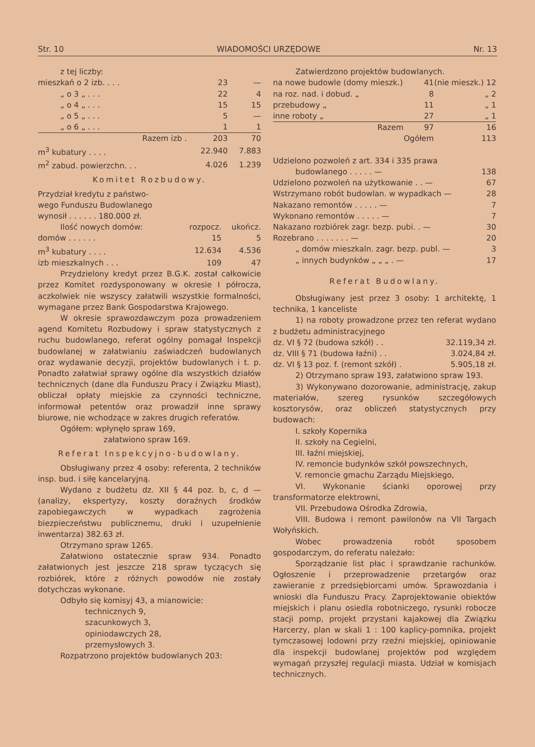Str. 10 WIADOMOŚCI URZĘDOWE Nr. 13
| z tej liczby: | | |
| mieszkań o 2 izb. . . . | 23 | — |
| „ o 3 „ . . . | 22 | 4 |
| „ o 4 „ . . . | 15 | 15 |
| „ o 5 „ . . . | 5 | — |
| „ o 6 „ . . . | 1 | 1 |
| Razem izb . | 203 | 70 |
| m<sup>3</sup> kubatury . . . . | 22.940 | 7.883 |
| m<sup>2</sup> zabud. powierzchn. . . | 4.026 | 1.239 |
Komitet Rozbudowy.
Przydział kredytu z państwo-
wego Funduszu Budowlanego
wynosił . . . . . . 180.000 zł.
| Ilość nowych domów: | rozpocz. | ukończ. |
| domów . . . . . . | 15 | 5 |
| m<sup>3</sup> kubatury . . . . | 12.634 | 4.536 |
| izb mieszkalnych . . . | 109 | 47 |
Przydzielony kredyt przez B.G.K. został całkowicie przez Komitet rozdysponowany w okresie I półrocza, aczkolwiek nie wszyscy załatwili wszystkie formalności, wymagane przez Bank Gospodarstwa Krajowego.
W okresie sprawozdawczym poza prowadzeniem agend Komitetu Rozbudowy i spraw statystycznych z ruchu budowlanego, referat ogólny pomagał Inspekcji budowlanej w załatwianiu zaświadczeń budowlanych oraz wydawanie decyzji, projektów budowlanych i t. p. Ponadto załatwiał sprawy ogólne dla wszystkich działów technicznych (dane dla Funduszu Pracy i Związku Miast), obliczał opłaty miejskie za czynności techniczne, informował petentów oraz prowadził inne sprawy biurowe, nie wchodzące w zakres drugich referatów.
Ogółem: wpłynęło spraw 169,
załatwiono spraw 169.
Referat Inspekcyjno-budowlany.
Obsługiwany przez 4 osoby: referenta, 2 techników insp. bud. i siłę kancelaryjną.
Wydano z budżetu dz. XII § 44 poz. b, c, d — (analizy, ekspertyzy, koszty doraźnych środków zapobiegawczych w wypadkach zagrożenia biezpieczeństwu publicznemu, druki i uzupełnienie inwentarza) 382.63 zł.
Otrzymano spraw 1265.
Załatwiono ostatecznie spraw 934. Ponadto załatwionych jest jeszcze 218 spraw tyczących się rozbiórek, które z różnych powodów nie zostały dotychczas wykonane.
Odbyło się komisyj 43, a mianowicie:
technicznych 9,
szacunkowych 3,
opiniodawczych 28,
przemysłowych 3.
Rozpatrzono projektów budowlanych 203:
Zatwierdzono projektów budowlanych.
| na nowe budowle (domy mieszk.) | 41 | (nie mieszk.) 12 |
| na roz. nad. i dobud. „ | 8 | „ 2 |
| przebudowy „ | 11 | „ 1 |
| inne roboty „ | 27 | „ 1 |
| Razem | 97 | 16 |
| | Ogółem | 113 |
| Udzielono pozwoleń z art. 334 i 335 prawa | |
| budowlanego . . . . . — | 138 |
| Udzielono pozwoleń na użytkowanie . . — | 67 |
| Wstrzymano robót budowlan. w wypadkach — | 28 |
| Nakazano remontów . . . . . — | 7 |
| Wykonano remontów . . . . . — | 7 |
| Nakazano rozbiórek zagr. bezp. pubi. . — | 30 |
| Rozebrano . . . . . . . — | 20 |
| „ domów mieszkaln. zagr. bezp. publ. — | 3 |
| „ innych budynków „ „ „ . — | 17 |
Referat Budowlany.
Obsługiwany jest przez 3 osoby: 1 architektę, 1 technika, 1 kanceliste
1) na roboty prowadzone przez ten referat wydano z budżetu administracyjnego
| dz. VI § 72 (budowa szkół) . . | 32.119,34 zł. |
| dz. VIII § 71 (budowa łaźni) . . | 3.024,84 zł. |
| dz. VI § 13 poz. f. (remont szkół) . | 5.905,18 zł. |
2) Otrzymano spraw 193, załatwiono spraw 193.
3) Wykonywano dozorowanie, administrację, zakup materiałów, szereg rysunków szczegółowych kosztorysów, oraz obliczeń statystycznych przy budowach:
I. szkoły Kopernika
II. szkoły na Cegielni,
III. łaźni miejskiej,
IV. remoncie budynków szkół powszechnych,
V. remoncie gmachu Zarządu Miejskiego,
VI. Wykonanie ścianki oporowej przy transformatorze elektrowni,
VII. Przebudowa Ośrodka Zdrowia,
VIII. Budowa i remont pawilonów na VII Targach Wołyńskich.
Wobec prowadzenia robót sposobem gospodarczym, do referatu należało:
Sporządzanie list płac i sprawdzanie rachunków. Ogłoszenie i przeprowadzenie przetargów oraz zawieranie z przedsiębiorcami umów. Sprawozdania i wnioski dla Funduszu Pracy. Zaprojektowanie obiektów miejskich i planu osiedla robotniczego, rysunki robocze stacji pomp, projekt przystani kajakowej dla Związku Harcerzy, plan w skali 1 : 100 kaplicy-pomnika, projekt tymczasowej lodowni przy rzeźni miejskiej, opiniowanie dla inspekcji budowlanej projektów pod względem wymagań przyszłej regulacji miasta. Udział w komisjach technicznych.